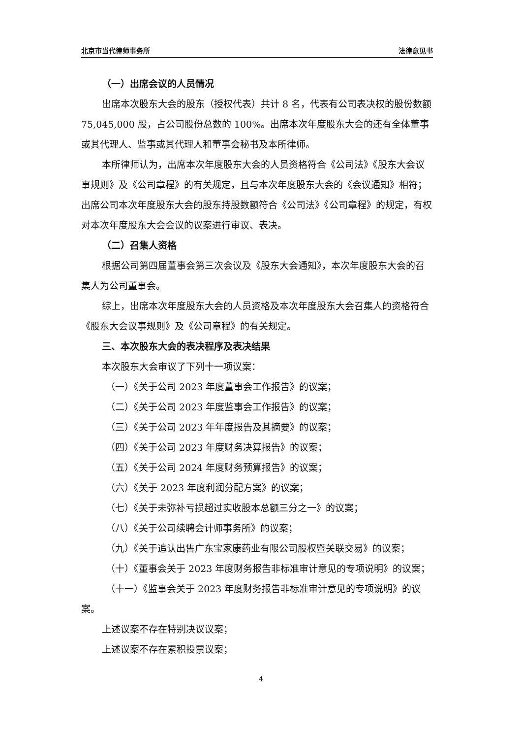北京市当代律师事务所 法律意见书
（一）出席会议的人员情况
出席本次股东大会的股东（授权代表）共计 8 名，代表有公司表决权的股份数额 75,045,000 股，占公司股份总数的 100%。出席本次年度股东大会的还有全体董事或其代理人、监事或其代理人和董事会秘书及本所律师。
本所律师认为，出席本次年度股东大会的人员资格符合《公司法》《股东大会议事规则》及《公司章程》的有关规定，且与本次年度股东大会的《会议通知》相符；出席公司本次年度股东大会的股东持股数额符合《公司法》《公司章程》的规定，有权对本次年度股东大会会议的议案进行审议、表决。
（二）召集人资格
根据公司第四届董事会第三次会议及《股东大会通知》，本次年度股东大会的召集人为公司董事会。
综上，出席本次年度股东大会的人员资格及本次年度股东大会召集人的资格符合《股东大会议事规则》及《公司章程》的有关规定。
三、本次股东大会的表决程序及表决结果
本次股东大会审议了下列十一项议案：
（一）《关于公司 2023 年度董事会工作报告》的议案；
（二）《关于公司 2023 年度监事会工作报告》的议案；
（三）《关于公司 2023 年年度报告及其摘要》的议案；
（四）《关于公司 2023 年度财务决算报告》的议案；
（五）《关于公司 2024 年度财务预算报告》的议案；
（六）《关于 2023 年度利润分配方案》的议案；
（七）《关于未弥补亏损超过实收股本总额三分之一》的议案；
（八）《关于公司续聘会计师事务所》的议案；
（九）《关于追认出售广东宝家康药业有限公司股权暨关联交易》的议案；
（十）《董事会关于 2023 年度财务报告非标准审计意见的专项说明》的议案；
（十一）《监事会关于 2023 年度财务报告非标准审计意见的专项说明》的议案。
上述议案不存在特别决议议案；
上述议案不存在累积投票议案；
4